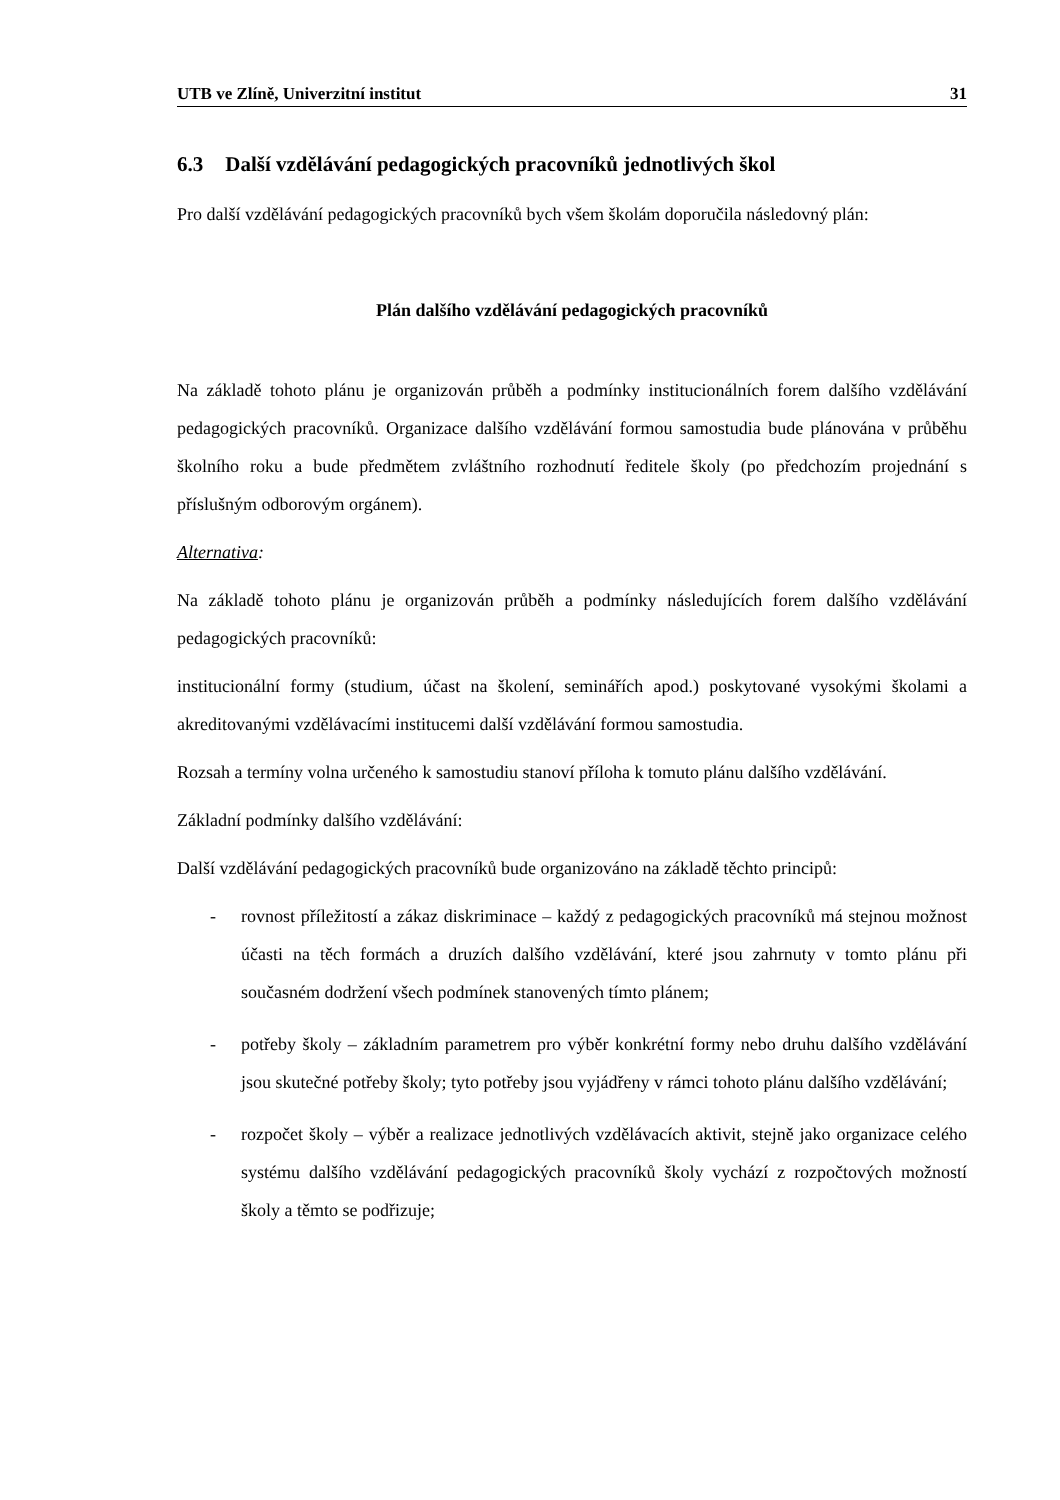UTB ve Zlíně, Univerzitní institut 31
6.3 Další vzdělávání pedagogických pracovníků jednotlivých škol
Pro další vzdělávání pedagogických pracovníků bych všem školám doporučila následovný plán:
Plán dalšího vzdělávání pedagogických pracovníků
Na základě tohoto plánu je organizován průběh a podmínky institucionálních forem dalšího vzdělávání pedagogických pracovníků. Organizace dalšího vzdělávání formou samostudia bude plánována v průběhu školního roku a bude předmětem zvláštního rozhodnutí ředitele školy (po předchozím projednání s příslušným odborovým orgánem).
Alternativa:
Na základě tohoto plánu je organizován průběh a podmínky následujících forem dalšího vzdělávání pedagogických pracovníků:
institucionální formy (studium, účast na školení, seminářích apod.) poskytované vysokými školami a akreditovanými vzdělávacími institucemi další vzdělávání formou samostudia.
Rozsah a termíny volna určeného k samostudiu stanoví příloha k tomuto plánu dalšího vzdělávání.
Základní podmínky dalšího vzdělávání:
Další vzdělávání pedagogických pracovníků bude organizováno na základě těchto principů:
- rovnost příležitostí a zákaz diskriminace – každý z pedagogických pracovníků má stejnou možnost účasti na těch formách a druzích dalšího vzdělávání, které jsou zahrnuty v tomto plánu při současném dodržení všech podmínek stanovených tímto plánem;
- potřeby školy – základním parametrem pro výběr konkrétní formy nebo druhu dalšího vzdělávání jsou skutečné potřeby školy; tyto potřeby jsou vyjádřeny v rámci tohoto plánu dalšího vzdělávání;
- rozpočet školy – výběr a realizace jednotlivých vzdělávacích aktivit, stejně jako organizace celého systému dalšího vzdělávání pedagogických pracovníků školy vychází z rozpočtových možností školy a těmto se podřizuje;